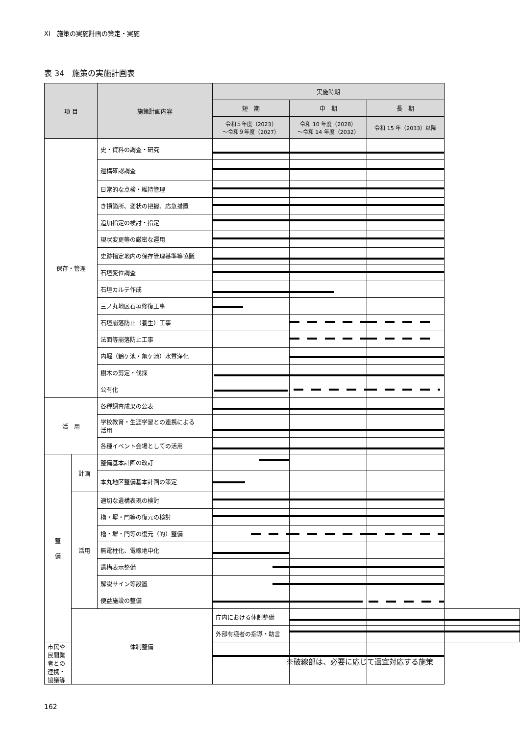XI　施策の実施計画の策定・実施
表 34　施策の実施計画表
| 項 目 | | 施策計画内容 | 実施時期 | | | |
| --- | --- | --- | --- | --- | --- | --- |
| | | | 短 期 | 中 期 | 長 期 | |
| | | | 令和５年度（2023） ～令和９年度（2027） | 令和 10 年度（2028） ～令和 14 年度（2032） | 令和 15 年（2033）以降 | |
| 保存・管理 | | 史・資料の調査・研究 | | | | |
| | | 遺構確認調査 | | | | |
| | | 日常的な点検・維持管理 | | | | |
| | | き損箇所、変状の把握、応急措置 | | | | |
| | | 追加指定の検討・指定 | | | | |
| | | 現状変更等の厳密な運用 | | | | |
| | | 史跡指定地内の保存管理基準等協議 | | | | |
| | | 石垣変位調査 | | | | |
| | | 石垣カルテ作成 | | | | |
| | | 三ノ丸地区石垣修復工事 | | | | |
| | | 石垣崩落防止（養生）工事 | | | | |
| | | 法面等崩落防止工事 | | | | |
| | | 内堀（鶴ケ池・亀ケ池）水質浄化 | | | | |
| | | 樹木の剪定・伐採 | | | | |
| | | 公有化 | | | | |
| 活 用 | | 各種調査成果の公表 | | | | |
| | | 学校教育・生涯学習との連携による 活用 | | | | |
| | | 各種イベント会場としての活用 | | | | |
| 整 備 | 計画 | 整備基本計画の改訂 | | | | |
| | | 本丸地区整備基本計画の策定 | | | | |
| | 活用 | 適切な遺構表現の検討 | | | | |
| | | 櫓・塀・門等の復元の検討 | | | | |
| | | 櫓・塀・門等の復元（的）整備 | | | | |
| | | 無電柱化、電線地中化 | | | | |
| | | 遺構表示整備 | | | | |
| | | 解説サイン等設置 | | | | |
| | | 便益施設の整備 | | | | |
| | 体制整備 | | 庁内における体制整備 | | | |
| | | | 外部有識者の指導・助言 | | | |
| 市民や民間業者との連携・協議等 | | | | | | |
※破線部は、必要に応じて適宜対応する施策
162